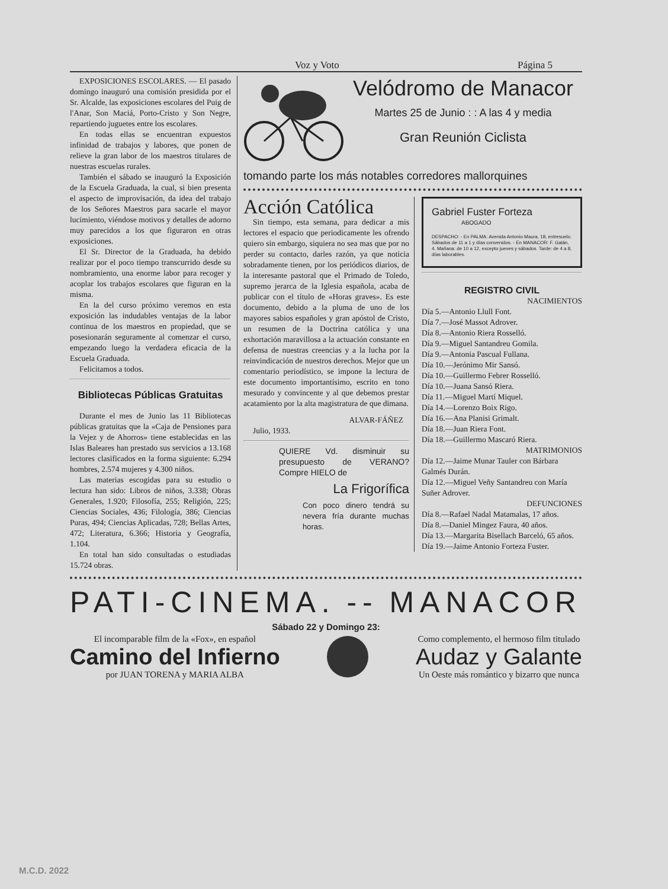Voz y Voto Página 5
EXPOSICIONES ESCOLARES. — El pasado domingo inauguró una comisión presidida por el Sr. Alcalde, las exposiciones escolares del Puig de l'Anar, Son Maciá, Porto-Cristo y Son Negre, repartiendo juguetes entre los escolares.
En todas ellas se encuentran expuestos infinidad de trabajos y labores, que ponen de relieve la gran labor de los maestros titulares de nuestras escuelas rurales.
También el sábado se inauguró la Exposición de la Escuela Graduada, la cual, si bien presenta el aspecto de improvisación, da idea del trabajo de los Señores Maestros para sacarle el mayor lucimiento, viéndose motivos y detalles de adorno muy parecidos a los que figuraron en otras exposiciones.
El Sr. Director de la Graduada, ha debido realizar por el poco tiempo transcurrido desde su nombramiento, una enorme labor para recoger y acoplar los trabajos escolares que figuran en la misma.
En la del curso próximo veremos en esta exposición las indudables ventajas de la labor continua de los maestros en propiedad, que se posesionarán seguramente al comenzar el curso, empezando luego la verdadera eficacia de la Escuela Graduada.
Felicitamos a todos.
Bibliotecas Públicas Gratuitas
Durante el mes de Junio las 11 Bibliotecas públicas gratuitas que la «Caja de Pensiones para la Vejez y de Ahorros» tiene establecidas en las Islas Baleares han prestado sus servicios a 13.168 lectores clasificados en la forma siguiente: 6.294 hombres, 2.574 mujeres y 4.300 niños.
Las materias escogidas para su estudio o lectura han sido: Libros de niños, 3.338; Obras Generales, 1.920; Filosofía, 255; Religión, 225; Ciencias Sociales, 436; Filología, 386; Ciencias Puras, 494; Ciencias Aplicadas, 728; Bellas Artes, 472; Literatura, 6.366; Historia y Geografía, 1.104.
En total han sido consultadas o estudiadas 15.724 obras.
Velódromo de Manacor
Martes 25 de Junio : : A las 4 y media
Gran Reunión Ciclista
tomando parte los más notables corredores mallorquines
Acción Católica
Sin tiempo, esta semana, para dedicar a mis lectores el espacio que periodicamente les ofrendo quiero sin embargo, siquiera no sea mas que por no perder su contacto, darles razón, ya que noticia sobradamente tienen, por los periódicos diarios, de la interesante pastoral que el Primado de Toledo, supremo jerarca de la Iglesia española, acaba de publicar con el título de «Horas graves». Es este documento, debido a la pluma de uno de los mayores sabios españoles y gran apóstol de Cristo, un resumen de la Doctrina católica y una exhortación maravillosa a la actuación constante en defensa de nuestras creencias y a la lucha por la reinvindicación de nuestros derechos. Mejor que un comentario periodístico, se impone la lectura de este documento importantísimo, escrito en tono mesurado y convincente y al que debemos prestar acatamiento por la alta magistratura de que dimana.
ALVAR-FÁÑEZ
Julio, 1933.
QUIERE Vd. disminuir su presupuesto de VERANO? Compre HIELO de
La Frigorífica
Con poco dinero tendrá su nevera fría durante muchas horas.
Gabriel Fuster Forteza
ABOGADO
DESPACHO: - En PALMA: Avenida Antonio Maura, 18, entresuelo. Sábados de 11 a 1 y días convenidos. - En MANACOR: F. Galán, 4. Mañana: de 10 a 12, excepto jueves y sábados. Tarde: de 4 a 8, días laborables.
REGISTRO CIVIL
NACIMIENTOS
Día 5.—Antonio Llull Font.
Día 7.—José Massot Adrover.
Día 8.—Antonio Riera Rosselló.
Día 9.—Miguel Santandreu Gomila.
Día 9.—Antonia Pascual Fullana.
Día 10.—Jerónimo Mir Sansó.
Día 10.—Guillermo Febrer Rosselló.
Día 10.—Juana Sansó Riera.
Día 11.—Miguel Martí Miquel.
Día 14.—Lorenzo Boix Rigo.
Día 16.—Ana Planisi Grimalt.
Día 18.—Juan Riera Font.
Día 18.—Guillermo Mascaró Riera.
MATRIMONIOS
Día 12.—Jaime Munar Tauler con Bárbara Galmés Durán.
Día 12.—Miguel Veñy Santandreu con María Suñer Adrover.
DEFUNCIONES
Día 8.—Rafael Nadal Matamalas, 17 años.
Día 8.—Daniel Mingez Faura, 40 años.
Día 13.—Margarita Bisellach Barceló, 65 años.
Día 19.—Jaime Antonio Forteza Fuster.
PATI-CINEMA. -- MANACOR
Sábado 22 y Domingo 23:
El incomparable film de la «Fox», en español
Camino del Infierno
por JUAN TORENA y MARIA ALBA
Como complemento, el hermoso film titulado
Audaz y Galante
Un Oeste más romántico y bizarro que nunca
M.C.D. 2022